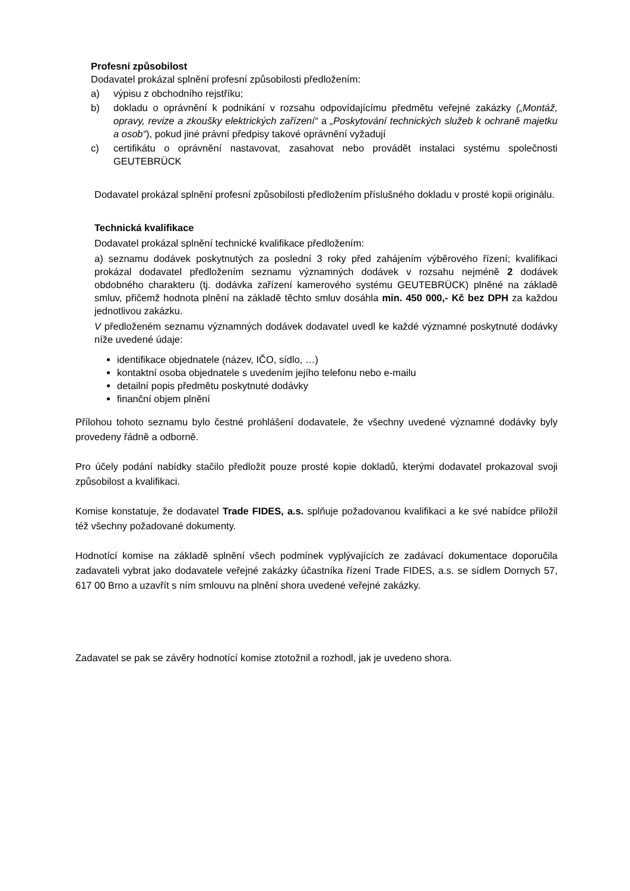Profesní způsobilost
Dodavatel prokázal splnění profesní způsobilosti předložením:
a) výpisu z obchodního rejstříku;
b) dokladu o oprávnění k podnikání v rozsahu odpovídajícímu předmětu veřejné zakázky („Montáž, opravy, revize a zkoušky elektrických zařízení“ a „Poskytování technických služeb k ochraně majetku a osob“), pokud jiné právní předpisy takové oprávnění vyžadují
c) certifikátu o oprávnění nastavovat, zasahovat nebo provádět instalaci systému společnosti GEUTEBRÜCK
Dodavatel prokázal splnění profesní způsobilosti předložením příslušného dokladu v prosté kopii originálu.
Technická kvalifikace
Dodavatel prokázal splnění technické kvalifikace předložením:
a) seznamu dodávek poskytnutých za poslední 3 roky před zahájením výběrového řízení; kvalifikaci prokázal dodavatel předložením seznamu významných dodávek v rozsahu nejméně 2 dodávek obdobného charakteru (tj. dodávka zařízení kamerového systému GEUTEBRÜCK) plněné na základě smluv, přičemž hodnota plnění na základě těchto smluv dosáhla min. 450 000,- Kč bez DPH za každou jednotlivou zakázku.
V předloženém seznamu významných dodávek dodavatel uvedl ke každé významné poskytnuté dodávky níže uvedené údaje:
identifikace objednatele (název, IČO, sídlo, …)
kontaktní osoba objednatele s uvedením jejího telefonu nebo e-mailu
detailní popis předmětu poskytnuté dodávky
finanční objem plnění
Přílohou tohoto seznamu bylo čestné prohlášení dodavatele, že všechny uvedené významné dodávky byly provedeny řádně a odborně.
Pro účely podání nabídky stačilo předložit pouze prosté kopie dokladů, kterými dodavatel prokazoval svoji způsobilost a kvalifikaci.
Komise konstatuje, že dodavatel Trade FIDES, a.s. splňuje požadovanou kvalifikaci a ke své nabídce přiložil též všechny požadované dokumenty.
Hodnotící komise na základě splnění všech podmínek vyplývajících ze zadávací dokumentace doporučila zadavateli vybrat jako dodavatele veřejné zakázky účastníka řízení Trade FIDES, a.s. se sídlem Dornych 57, 617 00 Brno a uzavřít s ním smlouvu na plnění shora uvedené veřejné zakázky.
Zadavatel se pak se závěry hodnotící komise ztotožnil a rozhodl, jak je uvedeno shora.